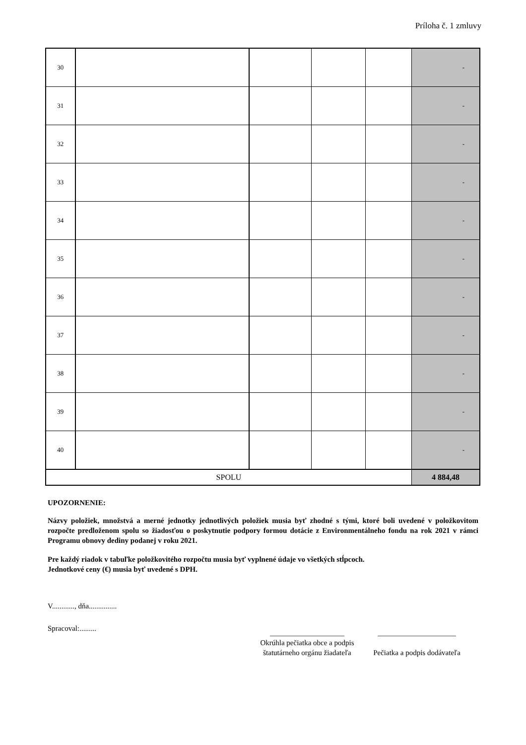Príloha č. 1 zmluvy
| 30 | | | | | - |
| 31 | | | | | - |
| 32 | | | | | - |
| 33 | | | | | - |
| 34 | | | | | - |
| 35 | | | | | - |
| 36 | | | | | - |
| 37 | | | | | - |
| 38 | | | | | - |
| 39 | | | | | - |
| 40 | | | | | - |
| SPOLU | | | | | 4 884,48 |
UPOZORNENIE:
Názvy položiek, množstvá a merné jednotky jednotlivých položiek musia byť zhodné s tými, ktoré boli uvedené v položkovitom rozpočte predloženom spolu so žiadosťou o poskytnutie podpory formou dotácie z Environmentálneho fondu na rok 2021 v rámci Programu obnovy dediny podanej v roku 2021.
Pre každý riadok v tabuľke položkovitého rozpočtu musia byť vyplnené údaje vo všetkých stĺpcoch.
Jednotkové ceny (€) musia byť uvedené s DPH.
V............, dňa...............
Spracoval:.........
____________________
Okrúhla pečiatka obce a podpis štatutárneho orgánu žiadateľa
_____________________
Pečiatka a podpis dodávateľa